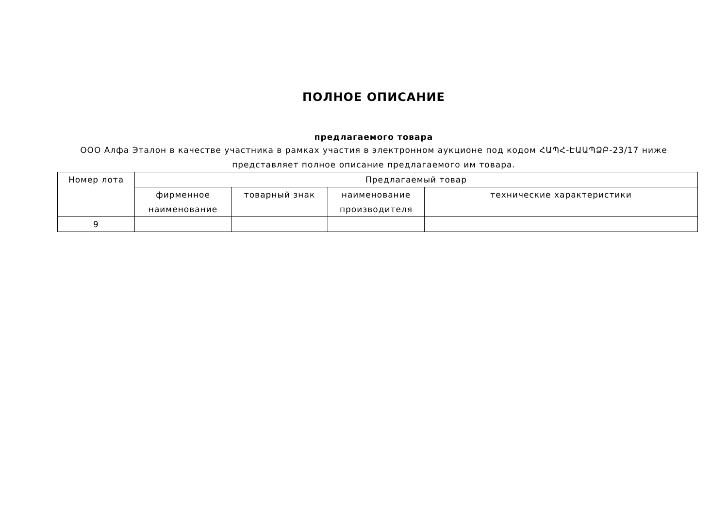ПОЛНОЕ ОПИСАНИЕ
предлагаемого товара
ООО Алфа Эталон в качестве участника в рамках участия в электронном аукционе под кодом ՀԱՊՀ-ԷԱԱՊՁԲ-23/17 ниже представляет полное описание предлагаемого им товара.
| Номер лота | Предлагаемый товар | | | |
| --- | --- | --- | --- | --- |
| | фирменное наименование | товарный знак | наименование производителя | технические характеристики |
| 9 | | | | |